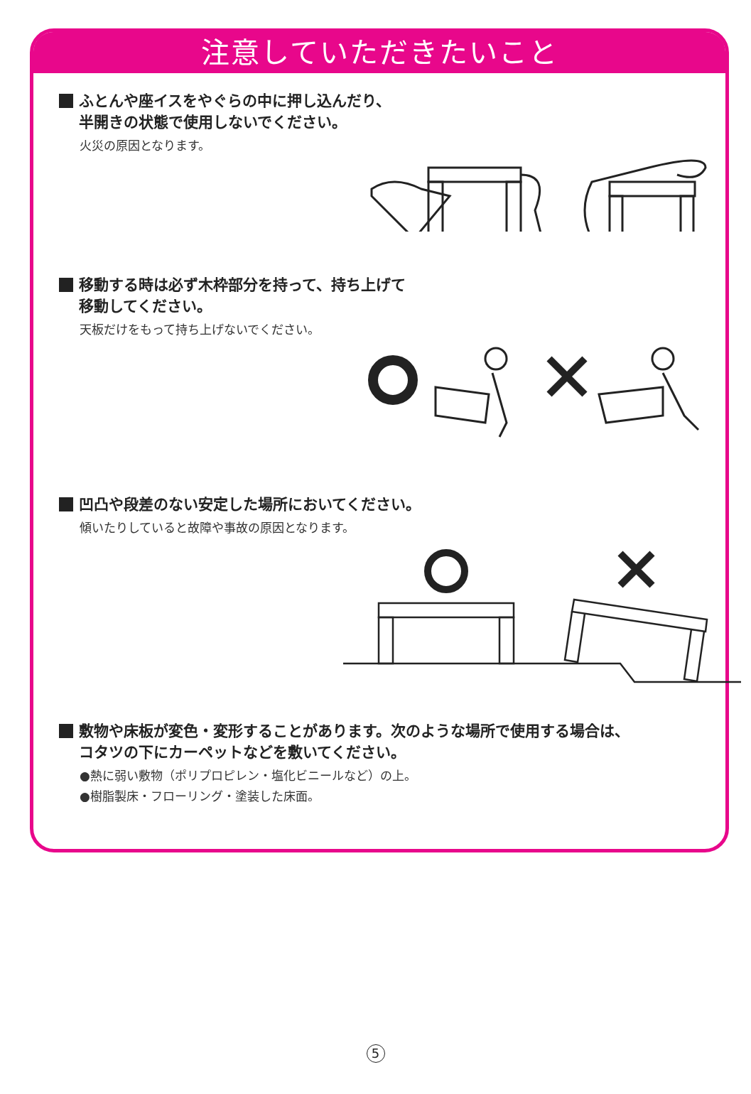注意していただきたいこと
ふとんや座イスをやぐらの中に押し込んだり、
半開きの状態で使用しないでください。
火災の原因となります。
移動する時は必ず木枠部分を持って、持ち上げて
移動してください。
天板だけをもって持ち上げないでください。
凹凸や段差のない安定した場所においてください。
傾いたりしていると故障や事故の原因となります。
敷物や床板が変色・変形することがあります。次のような場所で使用する場合は、
コタツの下にカーペットなどを敷いてください。
●熱に弱い敷物（ポリプロピレン・塩化ビニールなど）の上。
●樹脂製床・フローリング・塗装した床面。
5